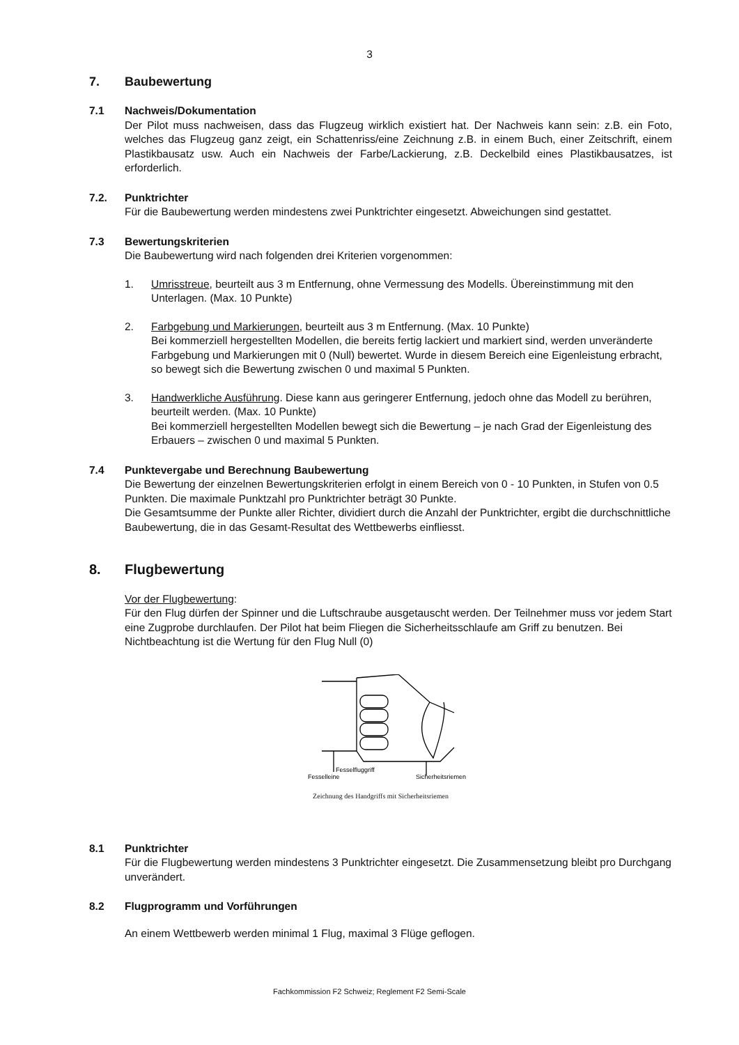3
7. Baubewertung
7.1 Nachweis/Dokumentation
Der Pilot muss nachweisen, dass das Flugzeug wirklich existiert hat. Der Nachweis kann sein: z.B. ein Foto, welches das Flugzeug ganz zeigt, ein Schattenriss/eine Zeichnung z.B. in einem Buch, einer Zeitschrift, einem Plastikbausatz usw. Auch ein Nachweis der Farbe/Lackierung, z.B. Deckelbild eines Plastikbausatzes, ist erforderlich.
7.2. Punktrichter
Für die Baubewertung werden mindestens zwei Punktrichter eingesetzt. Abweichungen sind gestattet.
7.3 Bewertungskriterien
Die Baubewertung wird nach folgenden drei Kriterien vorgenommen:
1. Umrisstreue, beurteilt aus 3 m Entfernung, ohne Vermessung des Modells. Übereinstimmung mit den Unterlagen. (Max. 10 Punkte)
2. Farbgebung und Markierungen, beurteilt aus 3 m Entfernung. (Max. 10 Punkte)
Bei kommerziell hergestellten Modellen, die bereits fertig lackiert und markiert sind, werden unveränderte Farbgebung und Markierungen mit 0 (Null) bewertet. Wurde in diesem Bereich eine Eigenleistung erbracht, so bewegt sich die Bewertung zwischen 0 und maximal 5 Punkten.
3. Handwerkliche Ausführung. Diese kann aus geringerer Entfernung, jedoch ohne das Modell zu berühren, beurteilt werden. (Max. 10 Punkte)
Bei kommerziell hergestellten Modellen bewegt sich die Bewertung – je nach Grad der Eigenleistung des Erbauers – zwischen 0 und maximal 5 Punkten.
7.4 Punktevergabe und Berechnung Baubewertung
Die Bewertung der einzelnen Bewertungskriterien erfolgt in einem Bereich von 0 - 10 Punkten, in Stufen von 0.5 Punkten. Die maximale Punktzahl pro Punktrichter beträgt 30 Punkte.
Die Gesamtsumme der Punkte aller Richter, dividiert durch die Anzahl der Punktrichter, ergibt die durchschnittliche Baubewertung, die in das Gesamt-Resultat des Wettbewerbs einfliesst.
8. Flugbewertung
Vor der Flugbewertung:
Für den Flug dürfen der Spinner und die Luftschraube ausgetauscht werden. Der Teilnehmer muss vor jedem Start eine Zugprobe durchlaufen. Der Pilot hat beim Fliegen die Sicherheitsschlaufe am Griff zu benutzen. Bei Nichtbeachtung ist die Wertung für den Flug Null (0)
Fesselfluggriff
Fesselleine
Sicherheitsriemen
Zeichnung des Handgriffs mit Sicherheitsriemen
8.1 Punktrichter
Für die Flugbewertung werden mindestens 3 Punktrichter eingesetzt. Die Zusammensetzung bleibt pro Durchgang unverändert.
8.2 Flugprogramm und Vorführungen
An einem Wettbewerb werden minimal 1 Flug, maximal 3 Flüge geflogen.
Fachkommission F2 Schweiz; Reglement F2 Semi-Scale